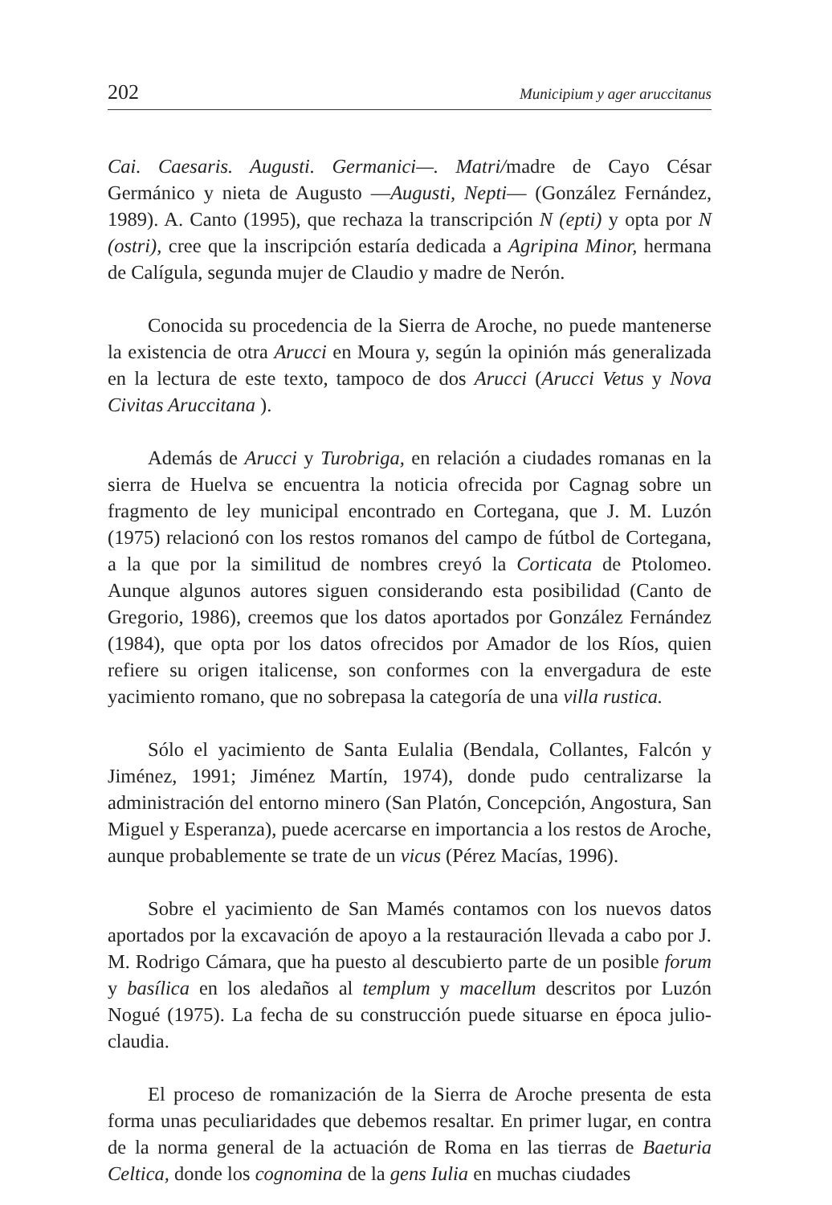202 Municipium y ager aruccitanus
Cai. Caesaris. Augusti. Germanici—. Matri/madre de Cayo César Germánico y nieta de Augusto —Augusti, Nepti— (González Fernández, 1989). A. Canto (1995), que rechaza la transcripción N (epti) y opta por N (ostri), cree que la inscripción estaría dedicada a Agripina Minor, hermana de Calígula, segunda mujer de Claudio y madre de Nerón.
Conocida su procedencia de la Sierra de Aroche, no puede mantenerse la existencia de otra Arucci en Moura y, según la opinión más generalizada en la lectura de este texto, tampoco de dos Arucci (Arucci Vetus y Nova Civitas Aruccitana ).
Además de Arucci y Turobriga, en relación a ciudades romanas en la sierra de Huelva se encuentra la noticia ofrecida por Cagnag sobre un fragmento de ley municipal encontrado en Cortegana, que J. M. Luzón (1975) relacionó con los restos romanos del campo de fútbol de Cortegana, a la que por la similitud de nombres creyó la Corticata de Ptolomeo. Aunque algunos autores siguen considerando esta posibilidad (Canto de Gregorio, 1986), creemos que los datos aportados por González Fernández (1984), que opta por los datos ofrecidos por Amador de los Ríos, quien refiere su origen italicense, son conformes con la envergadura de este yacimiento romano, que no sobrepasa la categoría de una villa rustica.
Sólo el yacimiento de Santa Eulalia (Bendala, Collantes, Falcón y Jiménez, 1991; Jiménez Martín, 1974), donde pudo centralizarse la administración del entorno minero (San Platón, Concepción, Angostura, San Miguel y Esperanza), puede acercarse en importancia a los restos de Aroche, aunque probablemente se trate de un vicus (Pérez Macías, 1996).
Sobre el yacimiento de San Mamés contamos con los nuevos datos aportados por la excavación de apoyo a la restauración llevada a cabo por J. M. Rodrigo Cámara, que ha puesto al descubierto parte de un posible forum y basílica en los aledaños al templum y macellum descritos por Luzón Nogué (1975). La fecha de su construcción puede situarse en época julio-claudia.
El proceso de romanización de la Sierra de Aroche presenta de esta forma unas peculiaridades que debemos resaltar. En primer lugar, en contra de la norma general de la actuación de Roma en las tierras de Baeturia Celtica, donde los cognomina de la gens Iulia en muchas ciudades